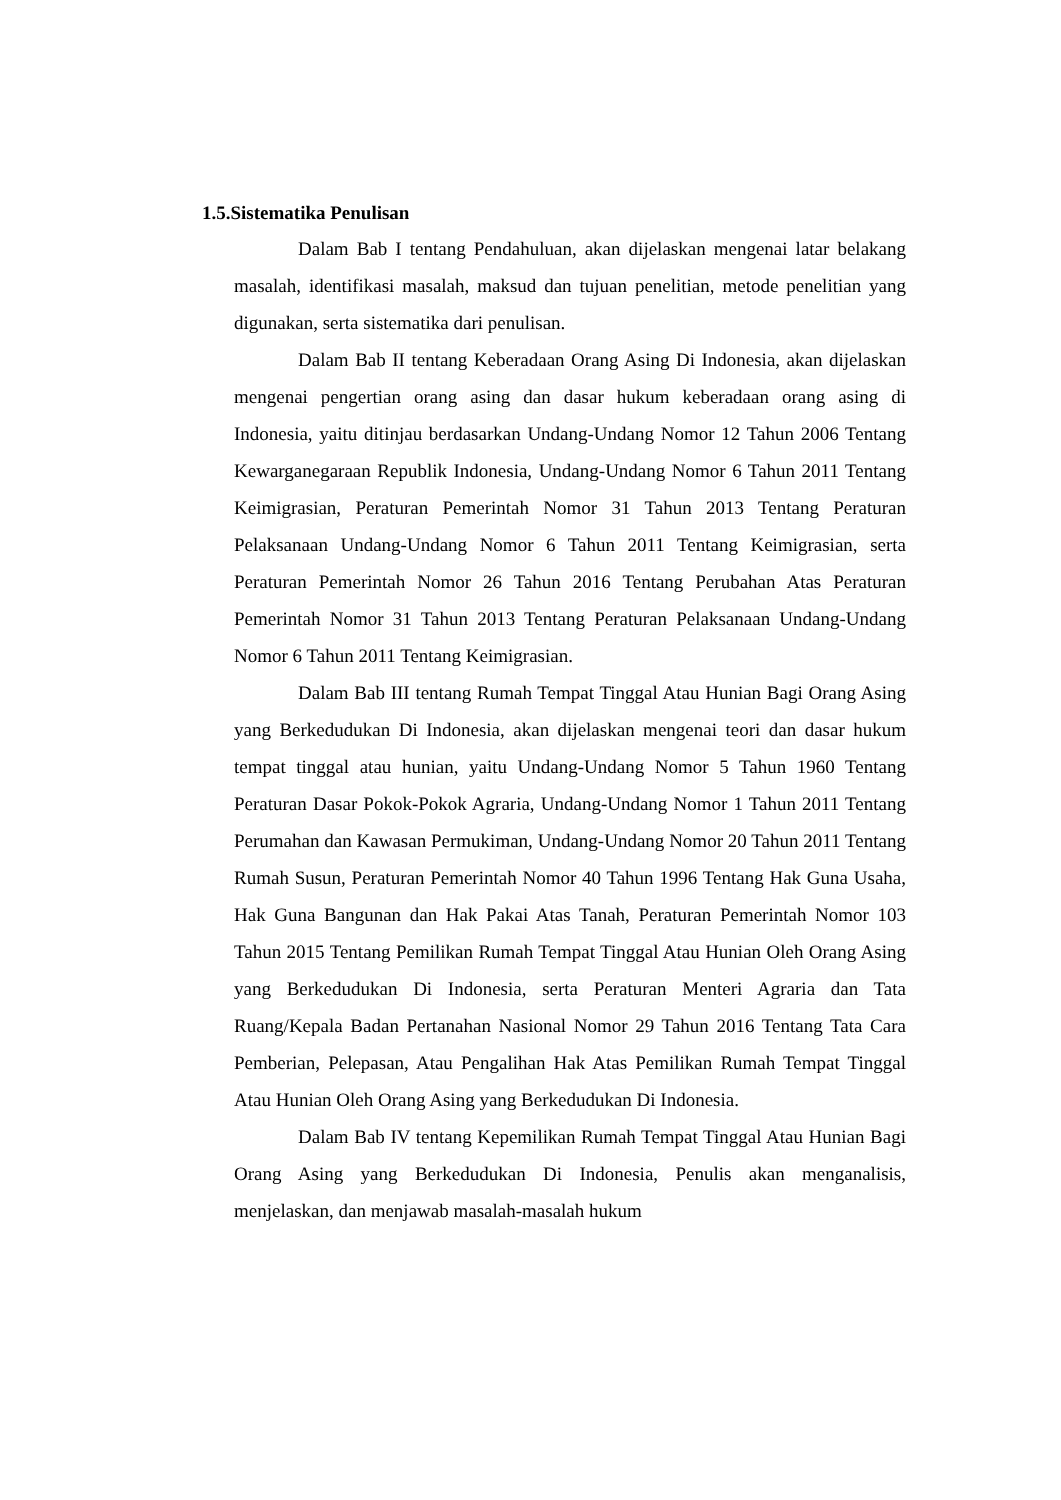1.5.Sistematika Penulisan
Dalam Bab I tentang Pendahuluan, akan dijelaskan mengenai latar belakang masalah, identifikasi masalah, maksud dan tujuan penelitian, metode penelitian yang digunakan, serta sistematika dari penulisan.
Dalam Bab II tentang Keberadaan Orang Asing Di Indonesia, akan dijelaskan mengenai pengertian orang asing dan dasar hukum keberadaan orang asing di Indonesia, yaitu ditinjau berdasarkan Undang-Undang Nomor 12 Tahun 2006 Tentang Kewarganegaraan Republik Indonesia, Undang-Undang Nomor 6 Tahun 2011 Tentang Keimigrasian, Peraturan Pemerintah Nomor 31 Tahun 2013 Tentang Peraturan Pelaksanaan Undang-Undang Nomor 6 Tahun 2011 Tentang Keimigrasian, serta Peraturan Pemerintah Nomor 26 Tahun 2016 Tentang Perubahan Atas Peraturan Pemerintah Nomor 31 Tahun 2013 Tentang Peraturan Pelaksanaan Undang-Undang Nomor 6 Tahun 2011 Tentang Keimigrasian.
Dalam Bab III tentang Rumah Tempat Tinggal Atau Hunian Bagi Orang Asing yang Berkedudukan Di Indonesia, akan dijelaskan mengenai teori dan dasar hukum tempat tinggal atau hunian, yaitu Undang-Undang Nomor 5 Tahun 1960 Tentang Peraturan Dasar Pokok-Pokok Agraria, Undang-Undang Nomor 1 Tahun 2011 Tentang Perumahan dan Kawasan Permukiman, Undang-Undang Nomor 20 Tahun 2011 Tentang Rumah Susun, Peraturan Pemerintah Nomor 40 Tahun 1996 Tentang Hak Guna Usaha, Hak Guna Bangunan dan Hak Pakai Atas Tanah, Peraturan Pemerintah Nomor 103 Tahun 2015 Tentang Pemilikan Rumah Tempat Tinggal Atau Hunian Oleh Orang Asing yang Berkedudukan Di Indonesia, serta Peraturan Menteri Agraria dan Tata Ruang/Kepala Badan Pertanahan Nasional Nomor 29 Tahun 2016 Tentang Tata Cara Pemberian, Pelepasan, Atau Pengalihan Hak Atas Pemilikan Rumah Tempat Tinggal Atau Hunian Oleh Orang Asing yang Berkedudukan Di Indonesia.
Dalam Bab IV tentang Kepemilikan Rumah Tempat Tinggal Atau Hunian Bagi Orang Asing yang Berkedudukan Di Indonesia, Penulis akan menganalisis, menjelaskan, dan menjawab masalah-masalah hukum